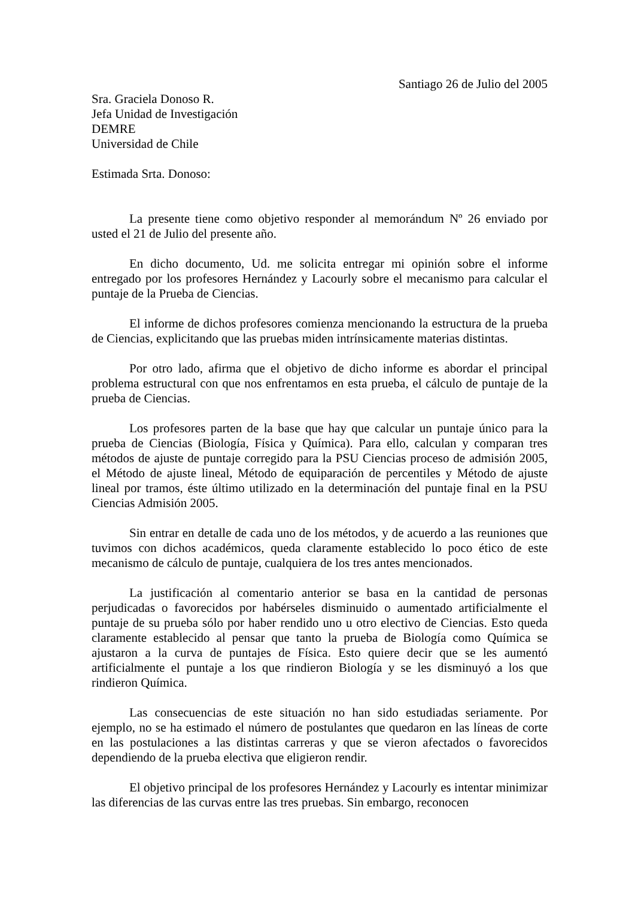Santiago 26 de Julio del 2005
Sra. Graciela Donoso R.
Jefa Unidad de Investigación
DEMRE
Universidad de Chile
Estimada Srta. Donoso:
La presente tiene como objetivo responder al memorándum Nº 26 enviado por usted el 21 de Julio del presente año.
En dicho documento, Ud. me solicita entregar mi opinión sobre el informe entregado por los profesores Hernández y Lacourly sobre el mecanismo para calcular el puntaje de la Prueba de Ciencias.
El informe de dichos profesores comienza mencionando la estructura de la prueba de Ciencias, explicitando que las pruebas miden intrínsicamente materias distintas.
Por otro lado, afirma que el objetivo de dicho informe es abordar el principal problema estructural con que nos enfrentamos en esta prueba, el cálculo de puntaje de la prueba de Ciencias.
Los profesores parten de la base que hay que calcular un puntaje único para la prueba de Ciencias (Biología, Física y Química). Para ello, calculan y comparan tres métodos de ajuste de puntaje corregido para la PSU Ciencias proceso de admisión 2005, el Método de ajuste lineal, Método de equiparación de percentiles y Método de ajuste lineal por tramos, éste último utilizado en la determinación del puntaje final en la PSU Ciencias Admisión 2005.
Sin entrar en detalle de cada uno de los métodos, y de acuerdo a las reuniones que tuvimos con dichos académicos, queda claramente establecido lo poco ético de este mecanismo de cálculo de puntaje, cualquiera de los tres antes mencionados.
La justificación al comentario anterior se basa en la cantidad de personas perjudicadas o favorecidos por habérseles disminuido o aumentado artificialmente el puntaje de su prueba sólo por haber rendido uno u otro electivo de Ciencias. Esto queda claramente establecido al pensar que tanto la prueba de Biología como Química se ajustaron a la curva de puntajes de Física. Esto quiere decir que se les aumentó artificialmente el puntaje a los que rindieron Biología y se les disminuyó a los que rindieron Química.
Las consecuencias de este situación no han sido estudiadas seriamente. Por ejemplo, no se ha estimado el número de postulantes que quedaron en las líneas de corte en las postulaciones a las distintas carreras y que se vieron afectados o favorecidos dependiendo de la prueba electiva que eligieron rendir.
El objetivo principal de los profesores Hernández y Lacourly es intentar minimizar las diferencias de las curvas entre las tres pruebas. Sin embargo, reconocen